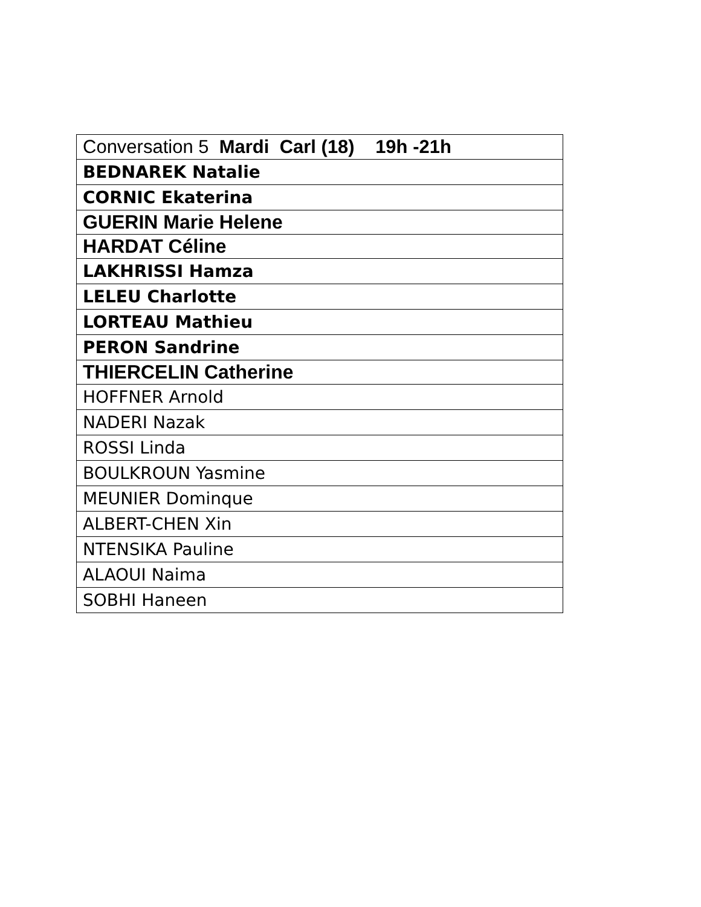| Conversation 5 Mardi Carl (18) 19h -21h |
| BEDNAREK Natalie |
| CORNIC Ekaterina |
| GUERIN Marie Helene |
| HARDAT Céline |
| LAKHRISSI Hamza |
| LELEU Charlotte |
| LORTEAU Mathieu |
| PERON Sandrine |
| THIERCELIN Catherine |
| HOFFNER Arnold |
| NADERI Nazak |
| ROSSI Linda |
| BOULKROUN Yasmine |
| MEUNIER Dominque |
| ALBERT-CHEN Xin |
| NTENSIKA Pauline |
| ALAOUI Naima |
| SOBHI Haneen |